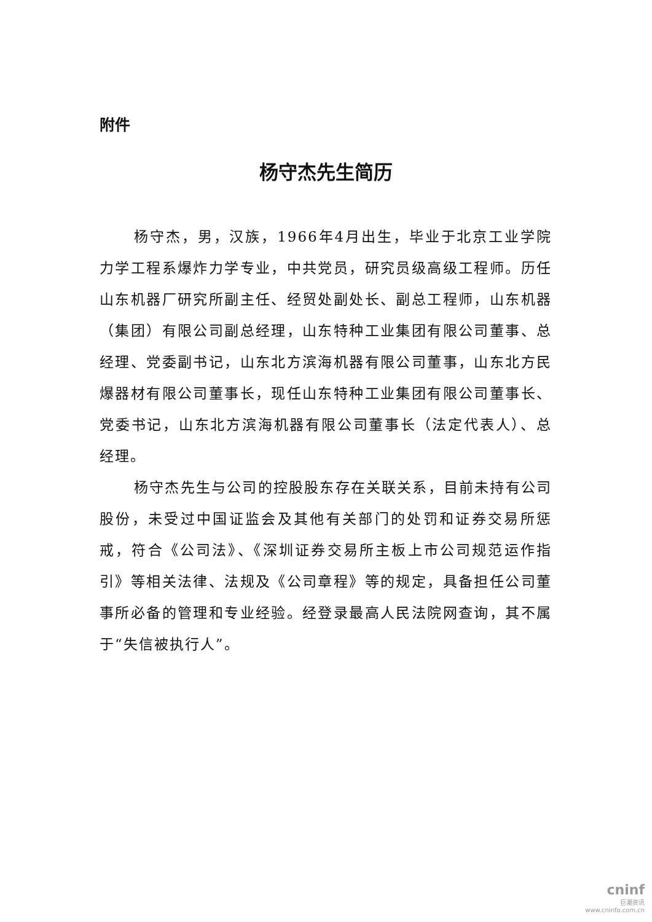附件
杨守杰先生简历
杨守杰，男，汉族，1966年4月出生，毕业于北京工业学院力学工程系爆炸力学专业，中共党员，研究员级高级工程师。历任山东机器厂研究所副主任、经贸处副处长、副总工程师，山东机器（集团）有限公司副总经理，山东特种工业集团有限公司董事、总经理、党委副书记，山东北方滨海机器有限公司董事，山东北方民爆器材有限公司董事长，现任山东特种工业集团有限公司董事长、党委书记，山东北方滨海机器有限公司董事长（法定代表人）、总经理。
杨守杰先生与公司的控股股东存在关联关系，目前未持有公司股份，未受过中国证监会及其他有关部门的处罚和证券交易所惩戒，符合《公司法》、《深圳证券交易所主板上市公司规范运作指引》等相关法律、法规及《公司章程》等的规定，具备担任公司董事所必备的管理和专业经验。经登录最高人民法院网查询，其不属于“失信被执行人”。
cninf
巨潮资讯
www.cninfo.com.cn